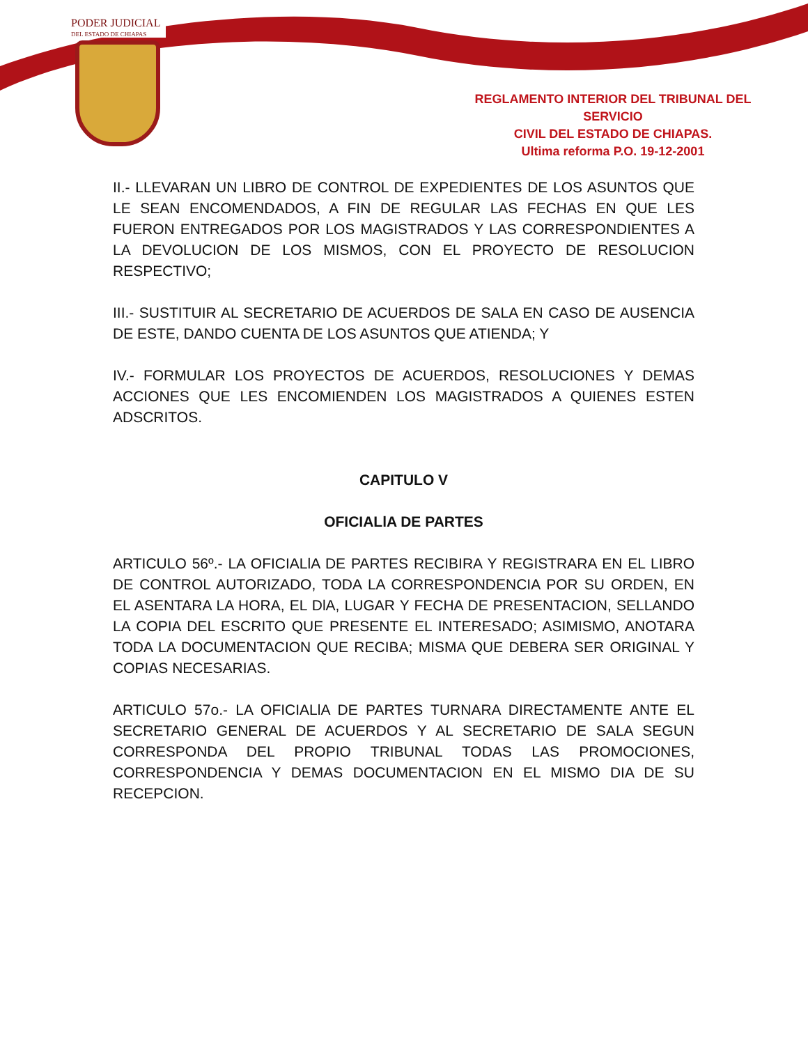PODER JUDICIAL
DEL ESTADO DE CHIAPAS
REGLAMENTO INTERIOR DEL TRIBUNAL DEL SERVICIO
CIVIL DEL ESTADO DE CHIAPAS.
Ultima reforma P.O. 19-12-2001
II.- LLEVARAN UN LIBRO DE CONTROL DE EXPEDIENTES DE LOS ASUNTOS QUE LE SEAN ENCOMENDADOS, A FIN DE REGULAR LAS FECHAS EN QUE LES FUERON ENTREGADOS POR LOS MAGISTRADOS Y LAS CORRESPONDIENTES A LA DEVOLUCION DE LOS MISMOS, CON EL PROYECTO DE RESOLUCION RESPECTIVO;
III.- SUSTITUIR AL SECRETARIO DE ACUERDOS DE SALA EN CASO DE AUSENCIA DE ESTE, DANDO CUENTA DE LOS ASUNTOS QUE ATIENDA; Y
IV.- FORMULAR LOS PROYECTOS DE ACUERDOS, RESOLUCIONES Y DEMAS ACCIONES QUE LES ENCOMIENDEN LOS MAGISTRADOS A QUIENES ESTEN ADSCRITOS.
CAPITULO V
OFICIALlA DE PARTES
ARTICULO 56º.- LA OFICIALlA DE PARTES RECIBIRA Y REGISTRARA EN EL LIBRO DE CONTROL AUTORIZADO, TODA LA CORRESPONDENCIA POR SU ORDEN, EN EL ASENTARA LA HORA, EL DlA, LUGAR Y FECHA DE PRESENTACION, SELLANDO LA COPIA DEL ESCRITO QUE PRESENTE EL INTERESADO; ASIMISMO, ANOTARA TODA LA DOCUMENTACION QUE RECIBA; MISMA QUE DEBERA SER ORIGINAL Y COPIAS NECESARIAS.
ARTICULO 57o.- LA OFICIALlA DE PARTES TURNARA DIRECTAMENTE ANTE EL SECRETARIO GENERAL DE ACUERDOS Y AL SECRETARIO DE SALA SEGUN CORRESPONDA DEL PROPIO TRIBUNAL TODAS LAS PROMOCIONES, CORRESPONDENCIA Y DEMAS DOCUMENTACION EN EL MISMO DIA DE SU RECEPCION.